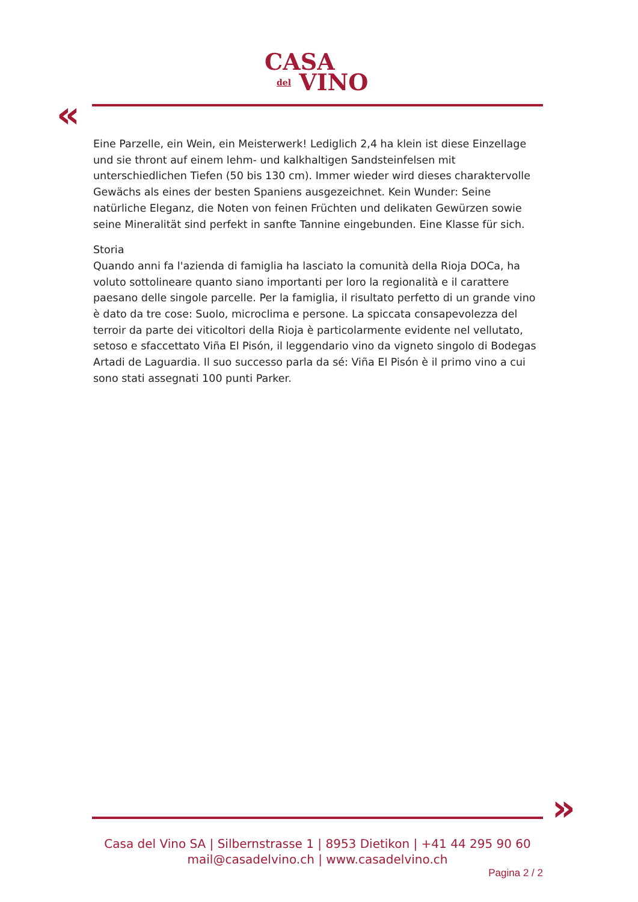CASA
del VINO
«
Eine Parzelle, ein Wein, ein Meisterwerk! Lediglich 2,4 ha klein ist diese Einzellage und sie thront auf einem lehm- und kalkhaltigen Sandsteinfelsen mit unterschiedlichen Tiefen (50 bis 130 cm). Immer wieder wird dieses charaktervolle Gewächs als eines der besten Spaniens ausgezeichnet. Kein Wunder: Seine natürliche Eleganz, die Noten von feinen Früchten und delikaten Gewürzen sowie seine Mineralität sind perfekt in sanfte Tannine eingebunden. Eine Klasse für sich.
Storia
Quando anni fa l'azienda di famiglia ha lasciato la comunità della Rioja DOCa, ha voluto sottolineare quanto siano importanti per loro la regionalità e il carattere paesano delle singole parcelle. Per la famiglia, il risultato perfetto di un grande vino è dato da tre cose: Suolo, microclima e persone. La spiccata consapevolezza del terroir da parte dei viticoltori della Rioja è particolarmente evidente nel vellutato, setoso e sfaccettato Viña El Pisón, il leggendario vino da vigneto singolo di Bodegas Artadi de Laguardia. Il suo successo parla da sé: Viña El Pisón è il primo vino a cui sono stati assegnati 100 punti Parker.
»
Casa del Vino SA | Silbernstrasse 1 | 8953 Dietikon | +41 44 295 90 60
mail@casadelvino.ch | www.casadelvino.ch
Pagina 2 / 2